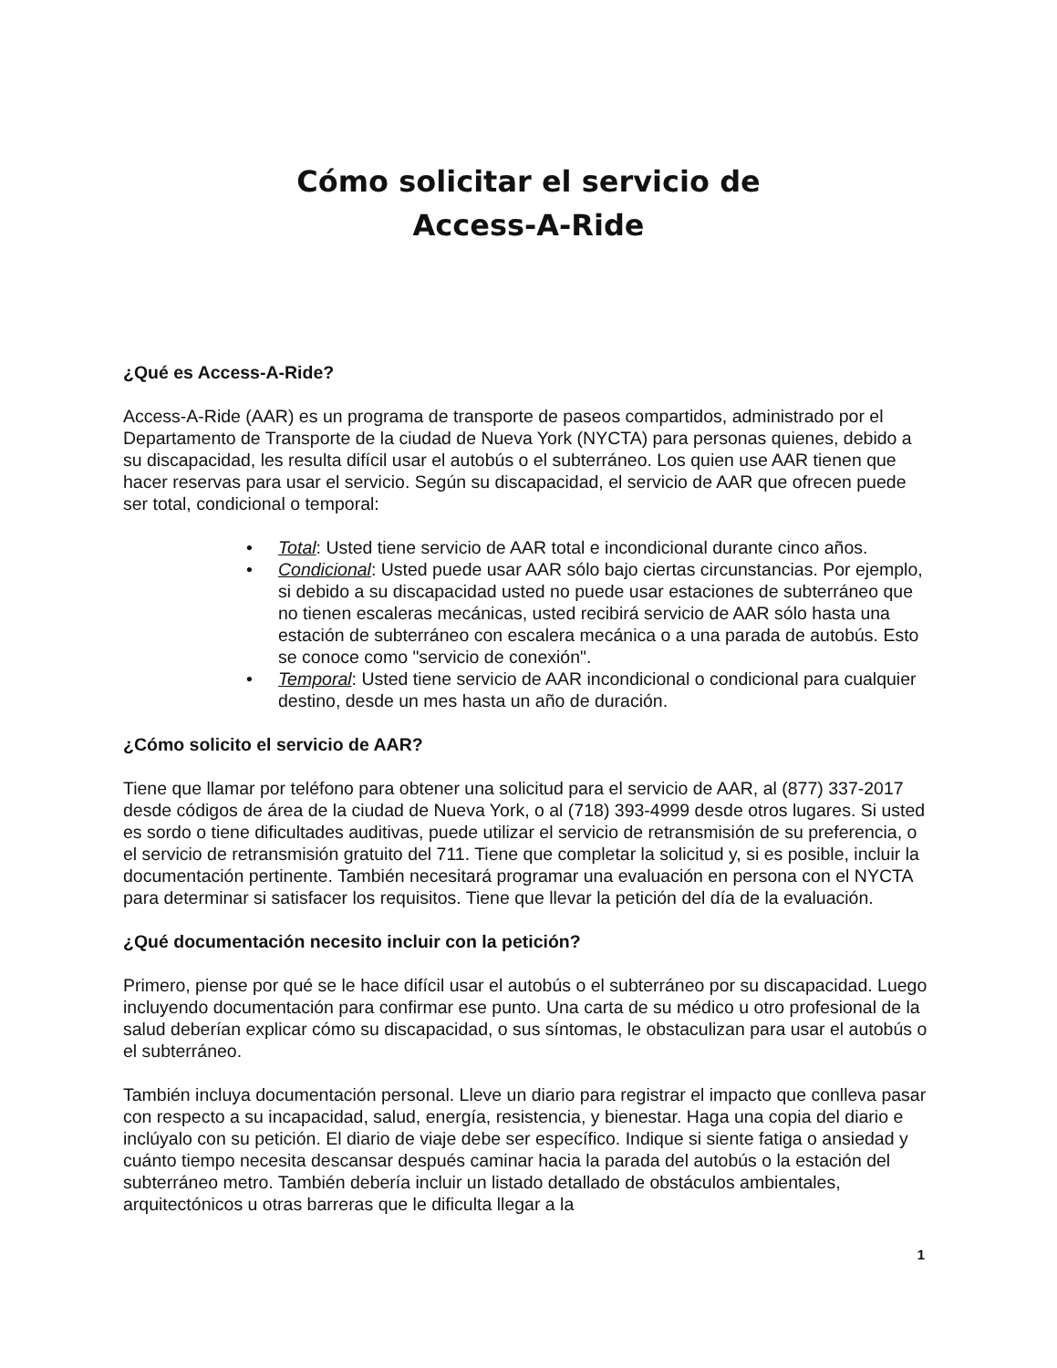Cómo solicitar el servicio de
Access-A-Ride
¿Qué es Access-A-Ride?
Access-A-Ride (AAR) es un programa de transporte de paseos compartidos, administrado por el Departamento de Transporte de la ciudad de Nueva York (NYCTA) para personas quienes, debido a su discapacidad, les resulta difícil usar el autobús o el subterráneo. Los quien use AAR tienen que hacer reservas para usar el servicio. Según su discapacidad, el servicio de AAR que ofrecen puede ser total, condicional o temporal:
• Total: Usted tiene servicio de AAR total e incondicional durante cinco años.
• Condicional: Usted puede usar AAR sólo bajo ciertas circunstancias. Por ejemplo, si debido a su discapacidad usted no puede usar estaciones de subterráneo que no tienen escaleras mecánicas, usted recibirá servicio de AAR sólo hasta una estación de subterráneo con escalera mecánica o a una parada de autobús. Esto se conoce como "servicio de conexión".
• Temporal: Usted tiene servicio de AAR incondicional o condicional para cualquier destino, desde un mes hasta un año de duración.
¿Cómo solicito el servicio de AAR?
Tiene que llamar por teléfono para obtener una solicitud para el servicio de AAR, al (877) 337-2017 desde códigos de área de la ciudad de Nueva York, o al (718) 393-4999 desde otros lugares. Si usted es sordo o tiene dificultades auditivas, puede utilizar el servicio de retransmisión de su preferencia, o el servicio de retransmisión gratuito del 711. Tiene que completar la solicitud y, si es posible, incluir la documentación pertinente. También necesitará programar una evaluación en persona con el NYCTA para determinar si satisfacer los requisitos. Tiene que llevar la petición del día de la evaluación.
¿Qué documentación necesito incluir con la petición?
Primero, piense por qué se le hace difícil usar el autobús o el subterráneo por su discapacidad. Luego incluyendo documentación para confirmar ese punto. Una carta de su médico u otro profesional de la salud deberían explicar cómo su discapacidad, o sus síntomas, le obstaculizan para usar el autobús o el subterráneo.
También incluya documentación personal. Lleve un diario para registrar el impacto que conlleva pasar con respecto a su incapacidad, salud, energía, resistencia, y bienestar. Haga una copia del diario e inclúyalo con su petición. El diario de viaje debe ser específico. Indique si siente fatiga o ansiedad y cuánto tiempo necesita descansar después caminar hacia la parada del autobús o la estación del subterráneo metro. También debería incluir un listado detallado de obstáculos ambientales, arquitectónicos u otras barreras que le dificulta llegar a la
1